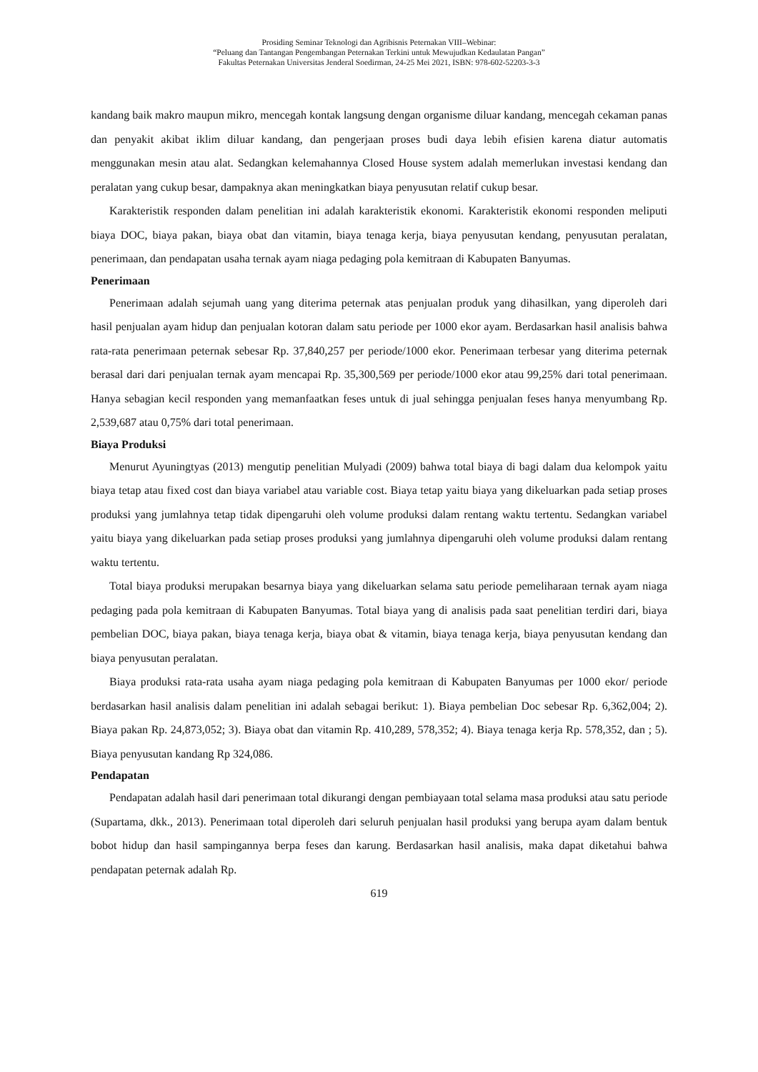Prosiding Seminar Teknologi dan Agribisnis Peternakan VIII–Webinar:
“Peluang dan Tantangan Pengembangan Peternakan Terkini untuk Mewujudkan Kedaulatan Pangan”
Fakultas Peternakan Universitas Jenderal Soedirman, 24-25 Mei 2021, ISBN: 978-602-52203-3-3
kandang baik makro maupun mikro, mencegah kontak langsung dengan organisme diluar kandang, mencegah cekaman panas dan penyakit akibat iklim diluar kandang, dan pengerjaan proses budi daya lebih efisien karena diatur automatis menggunakan mesin atau alat. Sedangkan kelemahannya Closed House system adalah memerlukan investasi kendang dan peralatan yang cukup besar, dampaknya akan meningkatkan biaya penyusutan relatif cukup besar.
Karakteristik responden dalam penelitian ini adalah karakteristik ekonomi. Karakteristik ekonomi responden meliputi biaya DOC, biaya pakan, biaya obat dan vitamin, biaya tenaga kerja, biaya penyusutan kendang, penyusutan peralatan, penerimaan, dan pendapatan usaha ternak ayam niaga pedaging pola kemitraan di Kabupaten Banyumas.
Penerimaan
Penerimaan adalah sejumah uang yang diterima peternak atas penjualan produk yang dihasilkan, yang diperoleh dari hasil penjualan ayam hidup dan penjualan kotoran dalam satu periode per 1000 ekor ayam. Berdasarkan hasil analisis bahwa rata-rata penerimaan peternak sebesar Rp. 37,840,257 per periode/1000 ekor. Penerimaan terbesar yang diterima peternak berasal dari dari penjualan ternak ayam mencapai Rp. 35,300,569 per periode/1000 ekor atau 99,25% dari total penerimaan. Hanya sebagian kecil responden yang memanfaatkan feses untuk di jual sehingga penjualan feses hanya menyumbang Rp. 2,539,687 atau 0,75% dari total penerimaan.
Biaya Produksi
Menurut Ayuningtyas (2013) mengutip penelitian Mulyadi (2009) bahwa total biaya di bagi dalam dua kelompok yaitu biaya tetap atau fixed cost dan biaya variabel atau variable cost. Biaya tetap yaitu biaya yang dikeluarkan pada setiap proses produksi yang jumlahnya tetap tidak dipengaruhi oleh volume produksi dalam rentang waktu tertentu. Sedangkan variabel yaitu biaya yang dikeluarkan pada setiap proses produksi yang jumlahnya dipengaruhi oleh volume produksi dalam rentang waktu tertentu.
Total biaya produksi merupakan besarnya biaya yang dikeluarkan selama satu periode pemeliharaan ternak ayam niaga pedaging pada pola kemitraan di Kabupaten Banyumas. Total biaya yang di analisis pada saat penelitian terdiri dari, biaya pembelian DOC, biaya pakan, biaya tenaga kerja, biaya obat & vitamin, biaya tenaga kerja, biaya penyusutan kendang dan biaya penyusutan peralatan.
Biaya produksi rata-rata usaha ayam niaga pedaging pola kemitraan di Kabupaten Banyumas per 1000 ekor/ periode berdasarkan hasil analisis dalam penelitian ini adalah sebagai berikut: 1). Biaya pembelian Doc sebesar Rp. 6,362,004; 2). Biaya pakan Rp. 24,873,052; 3). Biaya obat dan vitamin Rp. 410,289, 578,352; 4). Biaya tenaga kerja Rp. 578,352, dan ; 5). Biaya penyusutan kandang Rp 324,086.
Pendapatan
Pendapatan adalah hasil dari penerimaan total dikurangi dengan pembiayaan total selama masa produksi atau satu periode (Supartama, dkk., 2013). Penerimaan total diperoleh dari seluruh penjualan hasil produksi yang berupa ayam dalam bentuk bobot hidup dan hasil sampingannya berpa feses dan karung. Berdasarkan hasil analisis, maka dapat diketahui bahwa pendapatan peternak adalah Rp.
619